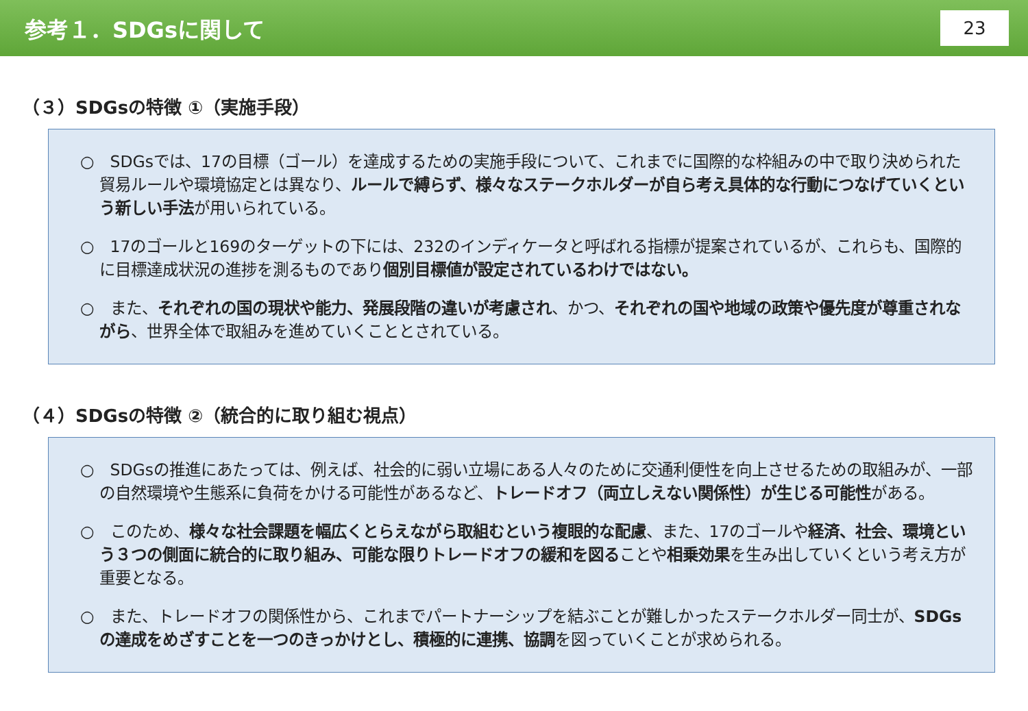参考１．SDGsに関して
23
（３）SDGsの特徴 ①（実施手段）
○　SDGsでは、17の目標（ゴール）を達成するための実施手段について、これまでに国際的な枠組みの中で取り決められた貿易ルールや環境協定とは異なり、ルールで縛らず、様々なステークホルダーが自ら考え具体的な行動につなげていくという新しい手法が用いられている。
○　17のゴールと169のターゲットの下には、232のインディケータと呼ばれる指標が提案されているが、これらも、国際的に目標達成状況の進捗を測るものであり個別目標値が設定されているわけではない。
○　また、それぞれの国の現状や能力、発展段階の違いが考慮され、かつ、それぞれの国や地域の政策や優先度が尊重されながら、世界全体で取組みを進めていくこととされている。
（４）SDGsの特徴 ②（統合的に取り組む視点）
○　SDGsの推進にあたっては、例えば、社会的に弱い立場にある人々のために交通利便性を向上させるための取組みが、一部の自然環境や生態系に負荷をかける可能性があるなど、トレードオフ（両立しえない関係性）が生じる可能性がある。
○　このため、様々な社会課題を幅広くとらえながら取組むという複眼的な配慮、また、17のゴールや経済、社会、環境という３つの側面に統合的に取り組み、可能な限りトレードオフの緩和を図ることや相乗効果を生み出していくという考え方が重要となる。
○　また、トレードオフの関係性から、これまでパートナーシップを結ぶことが難しかったステークホルダー同士が、SDGsの達成をめざすことを一つのきっかけとし、積極的に連携、協調を図っていくことが求められる。